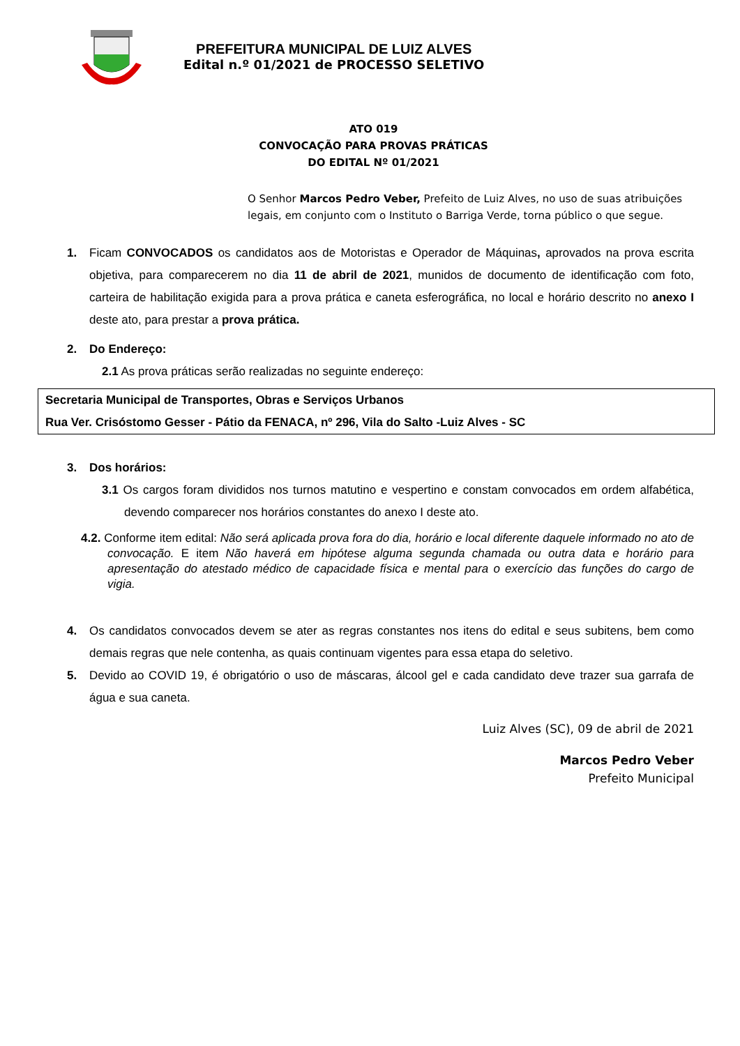PREFEITURA MUNICIPAL DE LUIZ ALVES
Edital n.º 01/2021 de PROCESSO SELETIVO
ATO 019
CONVOCAÇÃO PARA PROVAS PRÁTICAS
DO EDITAL Nº 01/2021
O Senhor Marcos Pedro Veber, Prefeito de Luiz Alves, no uso de suas atribuições legais, em conjunto com o Instituto o Barriga Verde, torna público o que segue.
1. Ficam CONVOCADOS os candidatos aos de Motoristas e Operador de Máquinas, aprovados na prova escrita objetiva, para comparecerem no dia 11 de abril de 2021, munidos de documento de identificação com foto, carteira de habilitação exigida para a prova prática e caneta esferográfica, no local e horário descrito no anexo I deste ato, para prestar a prova prática.
2. Do Endereço:
2.1 As prova práticas serão realizadas no seguinte endereço:
Secretaria Municipal de Transportes, Obras e Serviços Urbanos
Rua Ver. Crisóstomo Gesser - Pátio da FENACA, nº 296, Vila do Salto -Luiz Alves - SC
3. Dos horários:
3.1 Os cargos foram divididos nos turnos matutino e vespertino e constam convocados em ordem alfabética, devendo comparecer nos horários constantes do anexo I deste ato.
4.2. Conforme item edital: Não será aplicada prova fora do dia, horário e local diferente daquele informado no ato de convocação. E item Não haverá em hipótese alguma segunda chamada ou outra data e horário para apresentação do atestado médico de capacidade física e mental para o exercício das funções do cargo de vigia.
4. Os candidatos convocados devem se ater as regras constantes nos itens do edital e seus subitens, bem como demais regras que nele contenha, as quais continuam vigentes para essa etapa do seletivo.
5. Devido ao COVID 19, é obrigatório o uso de máscaras, álcool gel e cada candidato deve trazer sua garrafa de água e sua caneta.
Luiz Alves (SC), 09 de abril de 2021
Marcos Pedro Veber
Prefeito Municipal